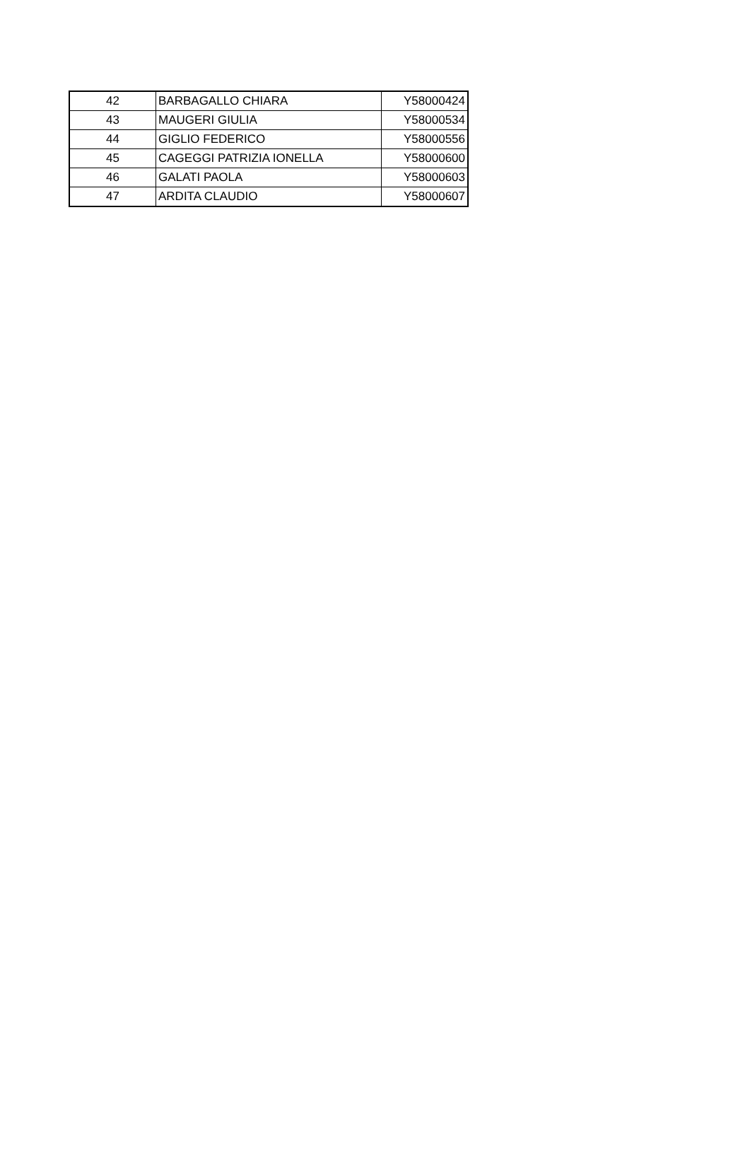| 42 | BARBAGALLO CHIARA | Y58000424 |
| 43 | MAUGERI GIULIA | Y58000534 |
| 44 | GIGLIO FEDERICO | Y58000556 |
| 45 | CAGEGGI PATRIZIA IONELLA | Y58000600 |
| 46 | GALATI PAOLA | Y58000603 |
| 47 | ARDITA CLAUDIO | Y58000607 |